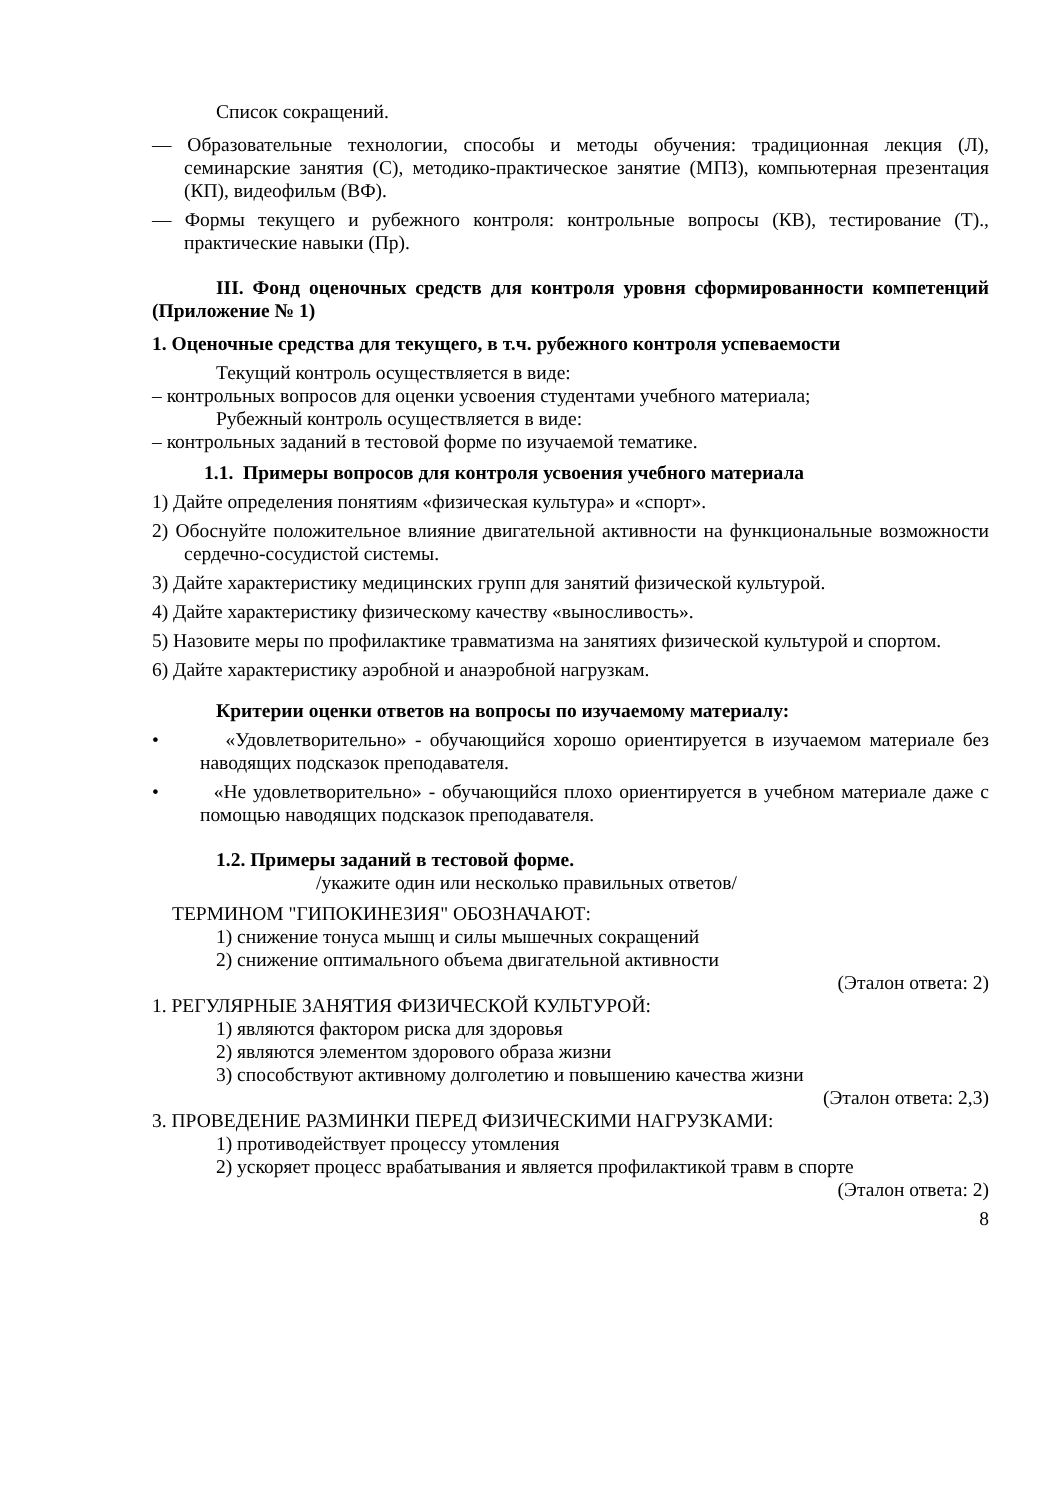Список сокращений.
— Образовательные технологии, способы и методы обучения: традиционная лекция (Л), семинарские занятия (С), методико-практическое занятие (МПЗ), компьютерная презентация (КП), видеофильм (ВФ).
— Формы текущего и рубежного контроля: контрольные вопросы (КВ), тестирование (Т)., практические навыки (Пр).
III. Фонд оценочных средств для контроля уровня сформированности компетенций (Приложение № 1)
1. Оценочные средства для текущего, в т.ч. рубежного контроля успеваемости
Текущий контроль осуществляется в виде:
– контрольных вопросов для оценки усвоения студентами учебного материала;
Рубежный контроль осуществляется в виде:
– контрольных заданий в тестовой форме по изучаемой тематике.
1.1. Примеры вопросов для контроля усвоения учебного материала
1) Дайте определения понятиям «физическая культура» и «спорт».
2) Обоснуйте положительное влияние двигательной активности на функциональные возможности сердечно-сосудистой системы.
3) Дайте характеристику медицинских групп для занятий физической культурой.
4) Дайте характеристику физическому качеству «выносливость».
5) Назовите меры по профилактике травматизма на занятиях физической культурой и спортом.
6) Дайте характеристику аэробной и анаэробной нагрузкам.
Критерии оценки ответов на вопросы по изучаемому материалу:
• «Удовлетворительно» - обучающийся хорошо ориентируется в изучаемом материале без наводящих подсказок преподавателя.
• «Не удовлетворительно» - обучающийся плохо ориентируется в учебном материале даже с помощью наводящих подсказок преподавателя.
1.2. Примеры заданий в тестовой форме.
/укажите один или несколько правильных ответов/
ТЕРМИНОМ "ГИПОКИНЕЗИЯ" ОБОЗНАЧАЮТ:
1) снижение тонуса мышц и силы мышечных сокращений
2) снижение оптимального объема двигательной активности
(Эталон ответа: 2)
1. РЕГУЛЯРНЫЕ ЗАНЯТИЯ ФИЗИЧЕСКОЙ КУЛЬТУРОЙ:
1) являются фактором риска для здоровья
2) являются элементом здорового образа жизни
3) способствуют активному долголетию и повышению качества жизни
(Эталон ответа: 2,3)
3. ПРОВЕДЕНИЕ РАЗМИНКИ ПЕРЕД ФИЗИЧЕСКИМИ НАГРУЗКАМИ:
1) противодействует процессу утомления
2) ускоряет процесс врабатывания и является профилактикой травм в спорте
(Эталон ответа: 2)
8